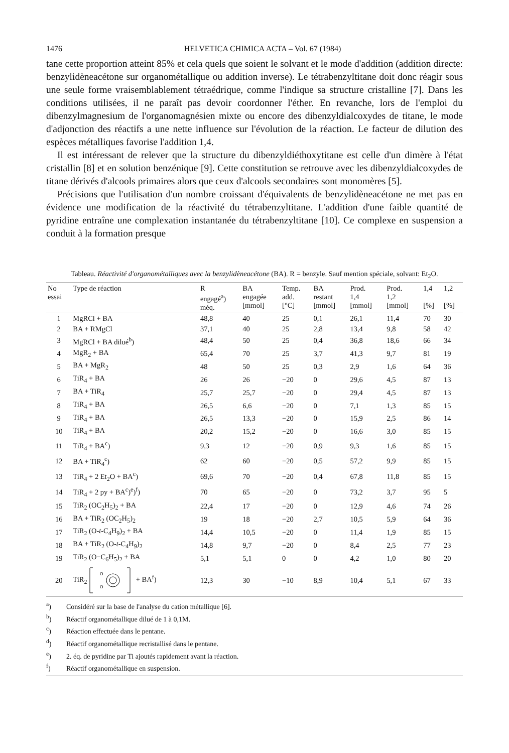1476 HELVETICA CHIMICA ACTA – Vol. 67 (1984)
tane cette proportion atteint 85% et cela quels que soient le solvant et le mode d'addition (addition directe: benzylidèneacétone sur organométallique ou addition inverse). Le tétrabenzyltitane doit donc réagir sous une seule forme vraisemblablement tétraédrique, comme l'indique sa structure cristalline [7]. Dans les conditions utilisées, il ne paraît pas devoir coordonner l'éther. En revanche, lors de l'emploi du dibenzylmagnesium de l'organomagnésien mixte ou encore des dibenzyldialcoxydes de titane, le mode d'adjonction des réactifs a une nette influence sur l'évolution de la réaction. Le facteur de dilution des espèces métalliques favorise l'addition 1,4.
Il est intéressant de relever que la structure du dibenzyldiéthoxytitane est celle d'un dimère à l'état cristallin [8] et en solution benzénique [9]. Cette constitution se retrouve avec les dibenzyldialcoxydes de titane dérivés d'alcools primaires alors que ceux d'alcools secondaires sont monomères [5].
Précisions que l'utilisation d'un nombre croissant d'équivalents de benzylidèneacétone ne met pas en évidence une modification de la réactivité du tétrabenzyltitane. L'addition d'une faible quantité de pyridine entraîne une complexation instantanée du tétrabenzyltitane [10]. Ce complexe en suspension a conduit à la formation presque
Tableau. Réactivité d'organométalliques avec la benzylidèneacétone (BA). R = benzyle. Sauf mention spéciale, solvant: Et<sub>2</sub>O.
| No essai | Type de réaction | R engagé<sup>a</sup>) méq. | BA engagée [mmol] | Temp. add. [°C] | BA restant [mmol] | Prod. 1,4 [mmol] | Prod. 1,2 [mmol] | 1,4 [%] | 1,2 [%] |
| --- | --- | --- | --- | --- | --- | --- | --- | --- | --- |
| 1 | MgRCl + BA | 48,8 | 40 | 25 | 0,1 | 26,1 | 11,4 | 70 | 30 |
| 2 | BA + RMgCl | 37,1 | 40 | 25 | 2,8 | 13,4 | 9,8 | 58 | 42 |
| 3 | MgRCl + BA dilué<sup>b</sup>) | 48,4 | 50 | 25 | 0,4 | 36,8 | 18,6 | 66 | 34 |
| 4 | MgR<sub>2</sub> + BA | 65,4 | 70 | 25 | 3,7 | 41,3 | 9,7 | 81 | 19 |
| 5 | BA + MgR<sub>2</sub> | 48 | 50 | 25 | 0,3 | 2,9 | 1,6 | 64 | 36 |
| 6 | TiR<sub>4</sub> + BA | 26 | 26 | −20 | 0 | 29,6 | 4,5 | 87 | 13 |
| 7 | BA + TiR<sub>4</sub> | 25,7 | 25,7 | −20 | 0 | 29,4 | 4,5 | 87 | 13 |
| 8 | TiR<sub>4</sub> + BA | 26,5 | 6,6 | −20 | 0 | 7,1 | 1,3 | 85 | 15 |
| 9 | TiR<sub>4</sub> + BA | 26,5 | 13,3 | −20 | 0 | 15,9 | 2,5 | 86 | 14 |
| 10 | TiR<sub>4</sub> + BA | 20,2 | 15,2 | −20 | 0 | 16,6 | 3,0 | 85 | 15 |
| 11 | TiR<sub>4</sub> + BA<sup>c</sup>) | 9,3 | 12 | −20 | 0,9 | 9,3 | 1,6 | 85 | 15 |
| 12 | BA + TiR<sub>4</sub><sup>c</sup>) | 62 | 60 | −20 | 0,5 | 57,2 | 9,9 | 85 | 15 |
| 13 | TiR<sub>4</sub> + 2 Et<sub>2</sub>O + BA<sup>c</sup>) | 69,6 | 70 | −20 | 0,4 | 67,8 | 11,8 | 85 | 15 |
| 14 | TiR<sub>4</sub> + 2 py + BA<sup>c</sup>)<sup>e</sup>)<sup>f</sup>) | 70 | 65 | −20 | 0 | 73,2 | 3,7 | 95 | 5 |
| 15 | TiR<sub>2</sub> (OC<sub>2</sub>H<sub>5</sub>)<sub>2</sub> + BA | 22,4 | 17 | −20 | 0 | 12,9 | 4,6 | 74 | 26 |
| 16 | BA + TiR<sub>2</sub> (OC<sub>2</sub>H<sub>5</sub>)<sub>2</sub> | 19 | 18 | −20 | 2,7 | 10,5 | 5,9 | 64 | 36 |
| 17 | TiR<sub>2</sub> (O- t -C<sub>4</sub>H<sub>9</sub>)<sub>2</sub> + BA | 14,4 | 10,5 | −20 | 0 | 11,4 | 1,9 | 85 | 15 |
| 18 | BA + TiR<sub>2</sub> (O- t -C<sub>4</sub>H<sub>9</sub>)<sub>2</sub> | 14,8 | 9,7 | −20 | 0 | 8,4 | 2,5 | 77 | 23 |
| 19 | TiR<sub>2</sub> (O−C<sub>6</sub>H<sub>5</sub>)<sub>2</sub> + BA | 5,1 | 5,1 | 0 | 0 | 4,2 | 1,0 | 80 | 20 |
| 20 | TiR<sub>2</sub> O O + BA<sup>f</sup>) | 12,3 | 30 | −10 | 8,9 | 10,4 | 5,1 | 67 | 33 |
<sup>a</sup>) Considéré sur la base de l'analyse du cation métallique [6].
<sup>b</sup>) Réactif organométallique dilué de 1 à 0,1M.
<sup>c</sup>) Réaction effectuée dans le pentane.
<sup>d</sup>) Réactif organométallique recristallisé dans le pentane.
<sup>e</sup>) 2. éq. de pyridine par Ti ajoutés rapidement avant la réaction.
<sup>f</sup>) Réactif organométallique en suspension.